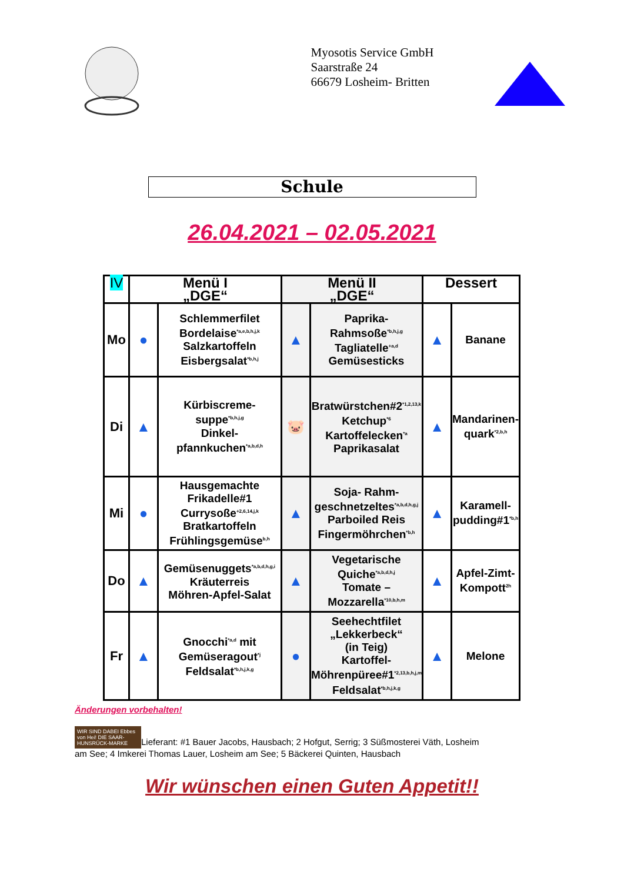Myosotis Service GmbH
Saarstraße 24
66679 Losheim- Britten
Schule
26.04.2021 – 02.05.2021
| IV | Menü I „DGE“ | | Menü II „DGE“ | | Dessert | |
| --- | --- | --- | --- | --- | --- | --- |
| Mo | ● | Schlemmerfilet Bordelaise<sup>*a,e,b,h,j,k</sup> Salzkartoffeln Eisbergsalat<sup>*b,h,j</sup> | ▲ | Paprika- Rahmsoße<sup>*b,h,j,g</sup> Tagliatelle<sup>+a,d</sup> Gemüsesticks | ▲ | Banane |
| Di | ▲ | Kürbiscreme- suppe<sup>*b,h,j,g</sup> Dinkel- pfannkuchen<sup>*a,b,d,h</sup> | 🐷 | Bratwürstchen#2<sup>*1,2,13,k</sup> Ketchup<sup>*6</sup> Kartoffelecken<sup>*a</sup> Paprikasalat | ▲ | Mandarinen- quark<sup>*2,b,h</sup> |
| Mi | ● | Hausgemachte Frikadelle#1 Currysoße<sup>+2,6,14,j,k</sup> Bratkartoffeln Frühlingsgemüse<sup>b,h</sup> | ▲ | Soja- Rahm- geschnetzeltes<sup>*a,b,d,h,g,j</sup> Parboiled Reis Fingermöhrchen<sup>*b,h</sup> | ▲ | Karamell- pudding#1<sup>*b,h</sup> |
| Do | ▲ | Gemüsenuggets<sup>*a,b,d,h,g,i</sup> Kräuterreis Möhren-Apfel-Salat | ▲ | Vegetarische Quiche<sup>*a,b,d,h,j</sup> Tomate – Mozzarella<sup>*10,b,h,m</sup> | ▲ | Apfel-Zimt- Kompott<sup>2h</sup> |
| Fr | ▲ | Gnocchi<sup>*a,d</sup> mit Gemüseragout<sup>*j</sup> Feldsalat<sup>*b,h,j,k,g</sup> | ● | Seehechtfilet „Lekkerbeck“ (in Teig) Kartoffel- Möhrenpüree#1<sup>*2,13,b,h,j,m</sup> Feldsalat<sup>*b,h,j,k,g</sup> | ▲ | Melone |
Änderungen vorbehalten!
WIR SIND DABEI Ebbes von Hei! DIE SAAR-HUNSRÜCK-MARKE Lieferant: #1 Bauer Jacobs, Hausbach; 2 Hofgut, Serrig; 3 Süßmosterei Väth, Losheim am See; 4 Imkerei Thomas Lauer, Losheim am See; 5 Bäckerei Quinten, Hausbach
Wir wünschen einen Guten Appetit!!